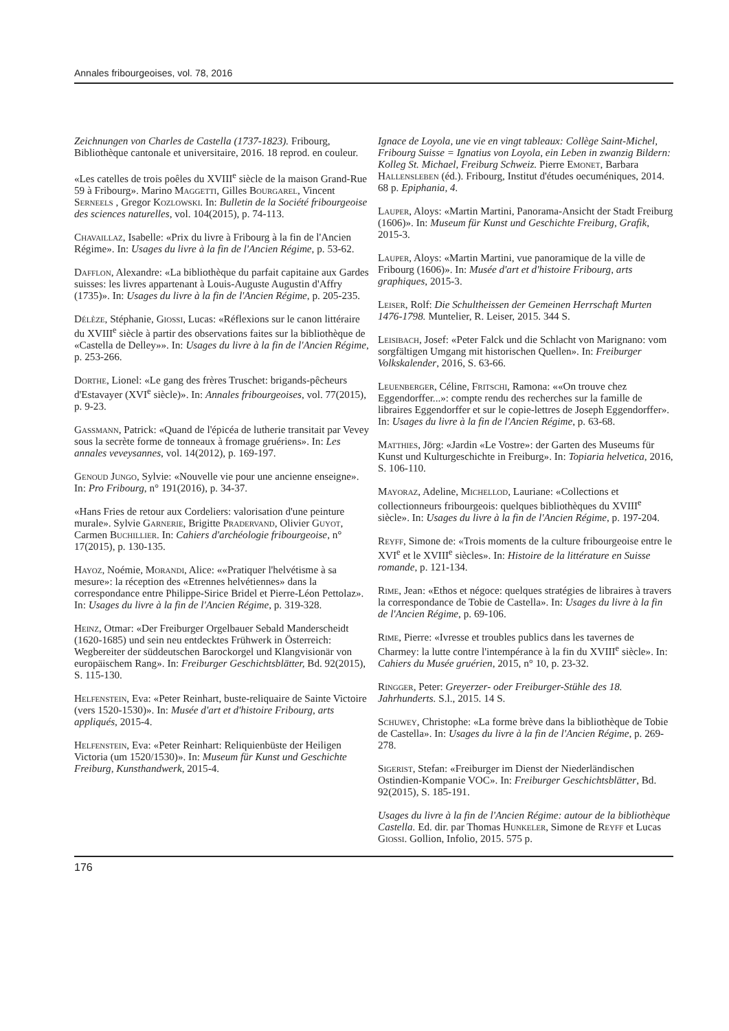Annales fribourgeoises, vol. 78, 2016
Zeichnungen von Charles de Castella (1737-1823). Fribourg, Bibliothèque cantonale et universitaire, 2016. 18 reprod. en couleur.
«Les catelles de trois poêles du XVIII<sup>e</sup> siècle de la maison Grand-Rue 59 à Fribourg». Marino Maggetti, Gilles Bourgarel, Vincent Serneels , Gregor Kozlowski. In: Bulletin de la Société fribourgeoise des sciences naturelles, vol. 104(2015), p. 74-113.
Chavaillaz, Isabelle: «Prix du livre à Fribourg à la fin de l'Ancien Régime». In: Usages du livre à la fin de l'Ancien Régime, p. 53-62.
Dafflon, Alexandre: «La bibliothèque du parfait capitaine aux Gardes suisses: les livres appartenant à Louis-Auguste Augustin d'Affry (1735)». In: Usages du livre à la fin de l'Ancien Régime, p. 205-235.
Délèze, Stéphanie, Giossi, Lucas: «Réflexions sur le canon littéraire du XVIII<sup>e</sup> siècle à partir des observations faites sur la bibliothèque de «Castella de Delley»». In: Usages du livre à la fin de l'Ancien Régime, p. 253-266.
Dorthe, Lionel: «Le gang des frères Truschet: brigands-pêcheurs d'Estavayer (XVI<sup>e</sup> siècle)». In: Annales fribourgeoises, vol. 77(2015), p. 9-23.
Gassmann, Patrick: «Quand de l'épicéa de lutherie transitait par Vevey sous la secrète forme de tonneaux à fromage gruériens». In: Les annales veveysannes, vol. 14(2012), p. 169-197.
Genoud Jungo, Sylvie: «Nouvelle vie pour une ancienne enseigne». In: Pro Fribourg, n° 191(2016), p. 34-37.
«Hans Fries de retour aux Cordeliers: valorisation d'une peinture murale». Sylvie Garnerie, Brigitte Pradervand, Olivier Guyot, Carmen Buchillier. In: Cahiers d'archéologie fribourgeoise, n° 17(2015), p. 130-135.
Hayoz, Noémie, Morandi, Alice: ««Pratiquer l'helvétisme à sa mesure»: la réception des «Etrennes helvétiennes» dans la correspondance entre Philippe-Sirice Bridel et Pierre-Léon Pettolaz». In: Usages du livre à la fin de l'Ancien Régime, p. 319-328.
Heinz, Otmar: «Der Freiburger Orgelbauer Sebald Manderscheidt (1620-1685) und sein neu entdecktes Frühwerk in Österreich: Wegbereiter der süddeutschen Barockorgel und Klangvisionär von europäischem Rang». In: Freiburger Geschichtsblätter, Bd. 92(2015), S. 115-130.
Helfenstein, Eva: «Peter Reinhart, buste-reliquaire de Sainte Victoire (vers 1520-1530)». In: Musée d'art et d'histoire Fribourg, arts appliqués, 2015-4.
Helfenstein, Eva: «Peter Reinhart: Reliquienbüste der Heiligen Victoria (um 1520/1530)». In: Museum für Kunst und Geschichte Freiburg, Kunsthandwerk, 2015-4.
Ignace de Loyola, une vie en vingt tableaux: Collège Saint-Michel, Fribourg Suisse = Ignatius von Loyola, ein Leben in zwanzig Bildern: Kolleg St. Michael, Freiburg Schweiz. Pierre Emonet, Barbara Hallensleben (éd.). Fribourg, Institut d'études oecuméniques, 2014. 68 p. Epiphania, 4.
Lauper, Aloys: «Martin Martini, Panorama-Ansicht der Stadt Freiburg (1606)». In: Museum für Kunst und Geschichte Freiburg, Grafik, 2015-3.
Lauper, Aloys: «Martin Martini, vue panoramique de la ville de Fribourg (1606)». In: Musée d'art et d'histoire Fribourg, arts graphiques, 2015-3.
Leiser, Rolf: Die Schultheissen der Gemeinen Herrschaft Murten 1476-1798. Muntelier, R. Leiser, 2015. 344 S.
Leisibach, Josef: «Peter Falck und die Schlacht von Marignano: vom sorgfältigen Umgang mit historischen Quellen». In: Freiburger Volkskalender, 2016, S. 63-66.
Leuenberger, Céline, Fritschi, Ramona: ««On trouve chez Eggendorffer...»: compte rendu des recherches sur la famille de libraires Eggendorffer et sur le copie-lettres de Joseph Eggendorffer». In: Usages du livre à la fin de l'Ancien Régime, p. 63-68.
Matthies, Jörg: «Jardin «Le Vostre»: der Garten des Museums für Kunst und Kulturgeschichte in Freiburg». In: Topiaria helvetica, 2016, S. 106-110.
Mayoraz, Adeline, Michellod, Lauriane: «Collections et collectionneurs fribourgeois: quelques bibliothèques du XVIII<sup>e</sup> siècle». In: Usages du livre à la fin de l'Ancien Régime, p. 197-204.
Reyff, Simone de: «Trois moments de la culture fribourgeoise entre le XVI<sup>e</sup> et le XVIII<sup>e</sup> siècles». In: Histoire de la littérature en Suisse romande, p. 121-134.
Rime, Jean: «Ethos et négoce: quelques stratégies de libraires à travers la correspondance de Tobie de Castella». In: Usages du livre à la fin de l'Ancien Régime, p. 69-106.
Rime, Pierre: «Ivresse et troubles publics dans les tavernes de Charmey: la lutte contre l'intempérance à la fin du XVIII<sup>e</sup> siècle». In: Cahiers du Musée gruérien, 2015, n° 10, p. 23-32.
Ringger, Peter: Greyerzer- oder Freiburger-Stühle des 18. Jahrhunderts. S.l., 2015. 14 S.
Schuwey, Christophe: «La forme brève dans la bibliothèque de Tobie de Castella». In: Usages du livre à la fin de l'Ancien Régime, p. 269-278.
Sigerist, Stefan: «Freiburger im Dienst der Niederländischen Ostindien-Kompanie VOC». In: Freiburger Geschichtsblätter, Bd. 92(2015), S. 185-191.
Usages du livre à la fin de l'Ancien Régime: autour de la bibliothèque Castella. Ed. dir. par Thomas Hunkeler, Simone de Reyff et Lucas Giossi. Gollion, Infolio, 2015. 575 p.
176